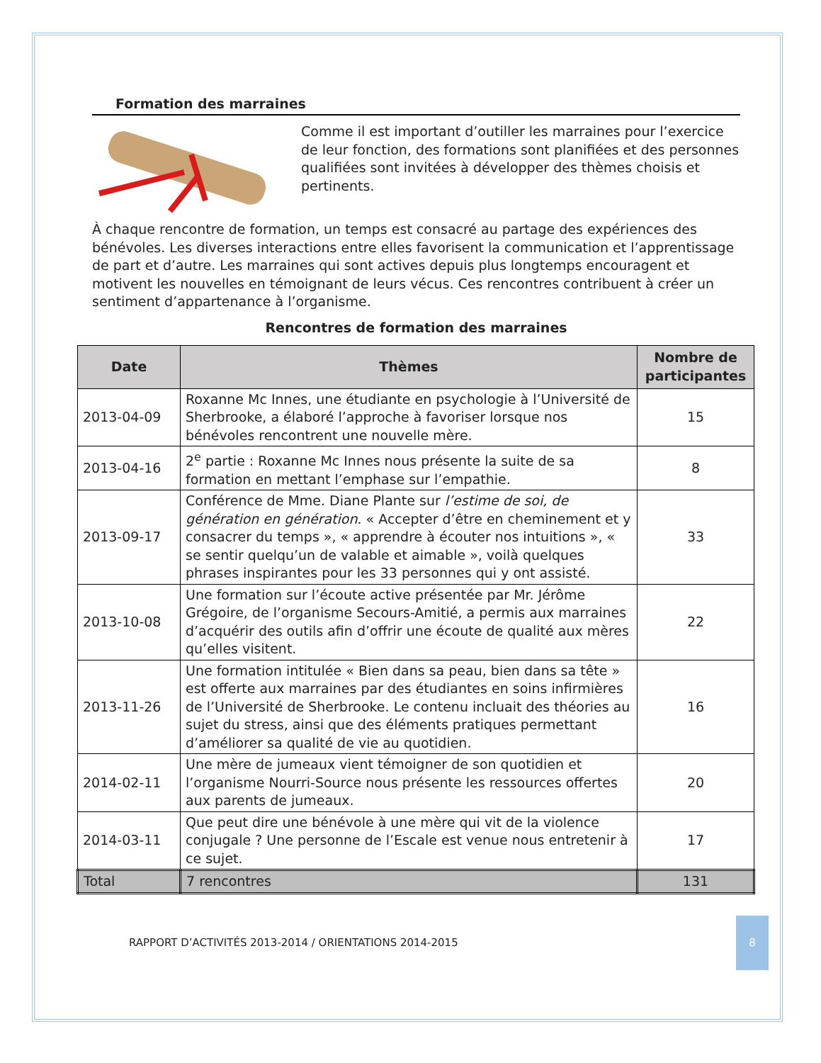Formation des marraines
Comme il est important d’outiller les marraines pour l’exercice de leur fonction, des formations sont planifiées et des personnes qualifiées sont invitées à développer des thèmes choisis et pertinents.
À chaque rencontre de formation, un temps est consacré au partage des expériences des bénévoles. Les diverses interactions entre elles favorisent la communication et l’apprentissage de part et d’autre. Les marraines qui sont actives depuis plus longtemps encouragent et motivent les nouvelles en témoignant de leurs vécus. Ces rencontres contribuent à créer un sentiment d’appartenance à l’organisme.
Rencontres de formation des marraines
| Date | Thèmes | Nombre de participantes |
| --- | --- | --- |
| 2013-04-09 | Roxanne Mc Innes, une étudiante en psychologie à l’Université de Sherbrooke, a élaboré l’approche à favoriser lorsque nos bénévoles rencontrent une nouvelle mère. | 15 |
| 2013-04-16 | 2<sup>e</sup> partie : Roxanne Mc Innes nous présente la suite de sa formation en mettant l’emphase sur l’empathie. | 8 |
| 2013-09-17 | Conférence de Mme. Diane Plante sur l’estime de soi, de génération en génération . « Accepter d’être en cheminement et y consacrer du temps », « apprendre à écouter nos intuitions », « se sentir quelqu’un de valable et aimable », voilà quelques phrases inspirantes pour les 33 personnes qui y ont assisté. | 33 |
| 2013-10-08 | Une formation sur l’écoute active présentée par Mr. Jérôme Grégoire, de l’organisme Secours-Amitié, a permis aux marraines d’acquérir des outils afin d’offrir une écoute de qualité aux mères qu’elles visitent. | 22 |
| 2013-11-26 | Une formation intitulée « Bien dans sa peau, bien dans sa tête » est offerte aux marraines par des étudiantes en soins infirmières de l’Université de Sherbrooke. Le contenu incluait des théories au sujet du stress, ainsi que des éléments pratiques permettant d’améliorer sa qualité de vie au quotidien. | 16 |
| 2014-02-11 | Une mère de jumeaux vient témoigner de son quotidien et l’organisme Nourri-Source nous présente les ressources offertes aux parents de jumeaux. | 20 |
| 2014-03-11 | Que peut dire une bénévole à une mère qui vit de la violence conjugale ? Une personne de l’Escale est venue nous entretenir à ce sujet. | 17 |
| Total | 7 rencontres | 131 |
RAPPORT D’ACTIVITÉS 2013-2014 / ORIENTATIONS 2014-2015 8